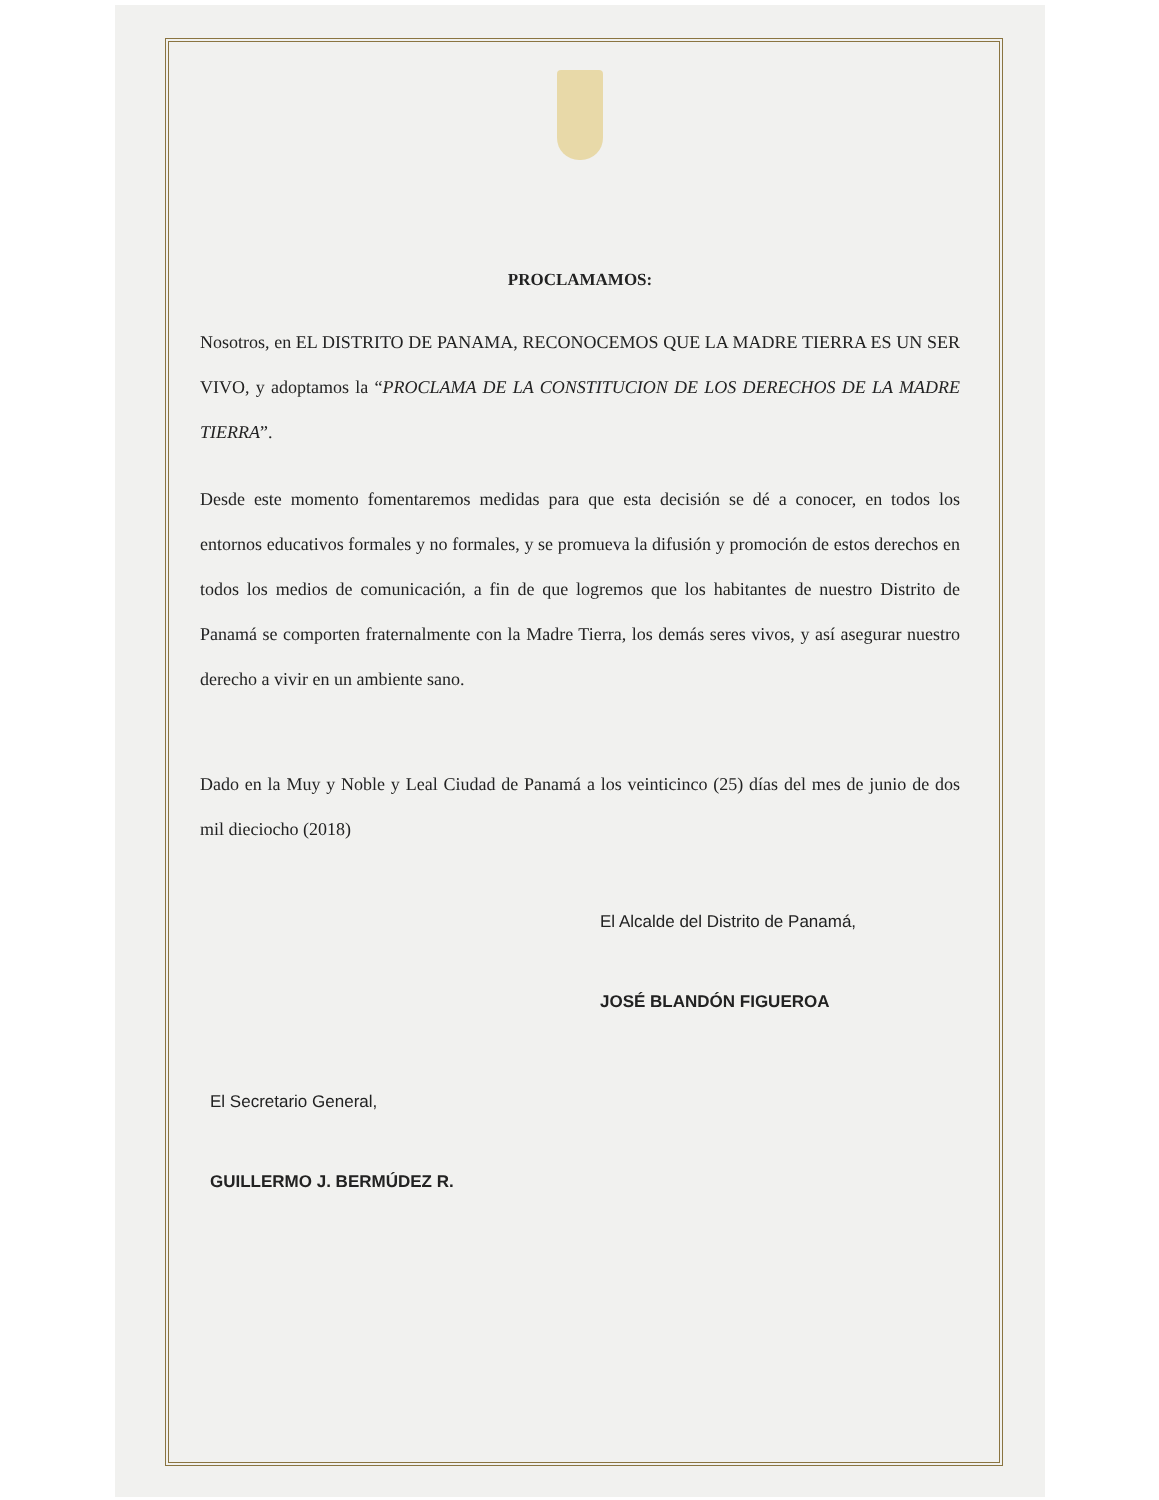PROCLAMAMOS:
Nosotros, en EL DISTRITO DE PANAMA, RECONOCEMOS QUE LA MADRE TIERRA ES UN SER VIVO, y adoptamos la “PROCLAMA DE LA CONSTITUCION DE LOS DERECHOS DE LA MADRE TIERRA”.
Desde este momento fomentaremos medidas para que esta decisión se dé a conocer, en todos los entornos educativos formales y no formales, y se promueva la difusión y promoción de estos derechos en todos los medios de comunicación, a fin de que logremos que los habitantes de nuestro Distrito de Panamá se comporten fraternalmente con la Madre Tierra, los demás seres vivos, y así asegurar nuestro derecho a vivir en un ambiente sano.
Dado en la Muy y Noble y Leal Ciudad de Panamá a los veinticinco (25) días del mes de junio de dos mil dieciocho (2018)
El Alcalde del Distrito de Panamá,
JOSÉ BLANDÓN FIGUEROA
El Secretario General,
GUILLERMO J. BERMÚDEZ R.